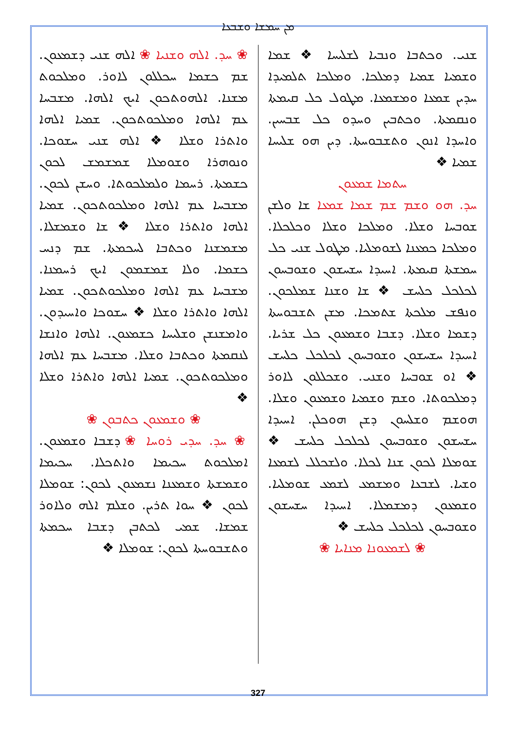ܡܢ ܚܡܫܐ ܘܫܒܥܐ
ܫܢܝ. ܘܟܬܒܐ ܘܢܒܝܐ ܠܫܠܝܚܐ ❖ ܫܡܐ ܘܫܡܝܐ ܫܡܝܐ ܕܡܠܟܐ. ܘܡܠܟܐ ܬܠܡܝܕܐ ܚܕܝܢ ܫܡܥܐ ܘܡܫܡܥܐ. ܡܛܘܠ ܟܠ ܩܝܡܬܐ ܘܢܩܡܬܐ. ܘܟܬܒܝܢ ܘܚܕܘ ܟܠ ܫܒܚܝܢ. ܘܐܚܕܐ ܐܢܘܢ ܘܬܫܒܘܚܬܐ. ܕܝܢ ܗܘ ܫܠܝܚܐ ܫܡܝܐ ❖
ܚܬܡܐ ܫܡܥܘܢ
ܚܕ. ܗܘ ܘܫܡ ܫܡ ܫܡܐ ܫܡܥܐ ܫܐ ܘܠܫܢ ܫܘܒܚܐ ܘܫܠܐ. ܘܡܠܟܐ ܘܫܠܐ ܘܟܠܟܠܐ. ܘܡܠܟܐ ܟܡܥܢܐ ܠܫܘܡܠܝܐ. ܡܛܘܠ ܫܢܝ ܟܠ ܚܡܫܬܐ ܩܝܡܬܐ. ܐܚܝܕܐ ܚܫܚܫܘܢ ܘܫܘܒܚܘܢ ܠܟܠܟܠ ܟܠܚܫ ❖ ܫܐ ܘܫܢܐ ܫܡܠܟܘܢ. ܘܢܦܫ ܡܠܟܬܐ ܫܬܡܟܐ. ܡܫܢ ܬܫܒܘܚܬܐ ܕܫܡܐ ܘܫܠܐ. ܕܫܒܐ ܘܫܡܥܘܢ ܟܠ ܫܪܝܐ. ܐܚܝܕܐ ܚܫܚܫܘܢ ܘܫܘܒܚܘܢ ܠܟܠܟܠ ܟܠܚܫ ❖ ܐܘ ܫܘܒܚܐ ܘܫܢܝ. ܘܫܟܠܠܘܢ ܠܐܘܪ ܕܡܠܟܘܬܐ. ܘܫܡ ܘܫܡܝܐ ܘܫܡܥܘܢ ܘܫܠܐ. ܗܘܫܡ ܘܫܠܚܘܢ ܕܫܢ ܗܘܟܠܢ. ܐܚܝܕܐ ܚܫܚܫܘܢ ܘܫܘܒܚܘܢ ܠܟܠܟܠ ܟܠܚܫ ❖ ܫܘܡܠܐ ܠܟܘܢ ܫܢܐ ܠܟܠܐ. ܘܠܫܟܠܠ ܠܫܡܥܐ ܘܫܝܐ. ܠܫܒܥܐ ܘܡܫܡܥ ܠܫܡܥ ܫܘܡܠܝܐ. ܘܫܡܥܘܢ ܕܡܫܡܠܐ. ܐܚܝܕܐ ܚܫܚܫܘܢ ܘܫܘܒܚܘܢ ܠܟܠܟܠ ܟܠܚܫ ❖
❀ ܠܫܡܥܘܢܐ ܡܢܐܝܐ ❀
❀ ܚܕ. ܐܠܗ ܘܫܢܝܐ ❀ ܐܠܗ ܫܢܝ ܕܫܡܥܘܢ. ܫܡ ܟܫܡܐ ܚܟܠܠܘܢ ܠܐܘܪ. ܘܡܠܟܘܬ ܡܫܢܐ. ܐܠܗܘܬܟܘܢ ܐܝܟ ܐܠܗܐ. ܡܫܒܚܐ ܥܡ ܐܠܗܐ ܘܡܠܟܘܬܟܘܢ. ܫܡܝܐ ܐܠܗܐ ܘܐܬܪܐ ܘܫܠܐ ❖ ܐܠܗ ܫܢܝ ܚܫܘܟܐ. ܘܢܘܗܪܐ ܘܫܘܡܠܐ ܫܡܫܡܫ ܠܟܘܢ ܟܫܡܬܐ. ܪܚܡܐ ܘܠܡܠܟܘܬܐ. ܘܚܫܢ ܠܟܘܢ. ܡܫܒܚܐ ܥܡ ܐܠܗܐ ܘܡܠܟܘܬܟܘܢ. ܫܡܝܐ ܐܠܗܐ ܘܐܬܪܐ ܘܫܠܐ ❖ ܫܐ ܘܫܡܫܠܐ. ܡܫܡܫܢܐ ܘܟܬܒܐ ܠܚܟܡܬܐ. ܫܡ ܕܢܚ ܟܫܡܐ. ܘܠܐ ܫܡܫܡܘܢ ܐܝܟ ܪܚܡܢܐ. ܡܫܒܚܐ ܥܡ ܐܠܗܐ ܘܡܠܟܘܬܟܘܢ. ܫܡܝܐ ܐܠܗܐ ܘܐܬܪܐ ܘܫܠܐ ❖ ܚܫܘܟܐ ܘܐܚܝܕܘܢ. ܘܐܡܫܢܫܢ ܘܫܠܝܚܐ ܟܫܡܥܘܢ. ܐܠܗܐ ܘܐܢܫܐ ܠܢܩܡܬܐ ܘܟܬܒܐ ܘܫܠܐ. ܡܫܒܚܐ ܥܡ ܐܠܗܐ ܘܡܠܟܘܬܟܘܢ. ܫܡܝܐ ܐܠܗܐ ܘܐܬܪܐ ܘܫܠܐ ❖
❀ ܘܫܡܥܘܢ ܟܬܒܘܢ ❀
❀ ܚܕ. ܚܕܝ ܪܘܚܐ ❀ ܕܫܒܐ ܘܫܡܥܘܢ. ܐܡܠܟܘܬ ܚܟܝܡܐ ܘܐܬܟܠܐ. ܚܟܝܡܐ ܘܫܡܫܬܐ ܘܫܡܥܢܐ ܢܫܡܥܘܢ ܠܟܘܢ: ܫܘܡܠܐ ܠܟܘܢ ❖ ܚܘܐ ܬܪܝܢ. ܘܫܠܡ ܐܠܗ ܘܠܐܘܪ ܫܡܫܐ. ܫܡܝ ܠܟܬܒܢ ܕܫܒܐ ܚܟܡܬܐ ܘܬܫܒܘܚܬܐ ܠܟܘܢ: ܫܘܡܠܐ ❖
327